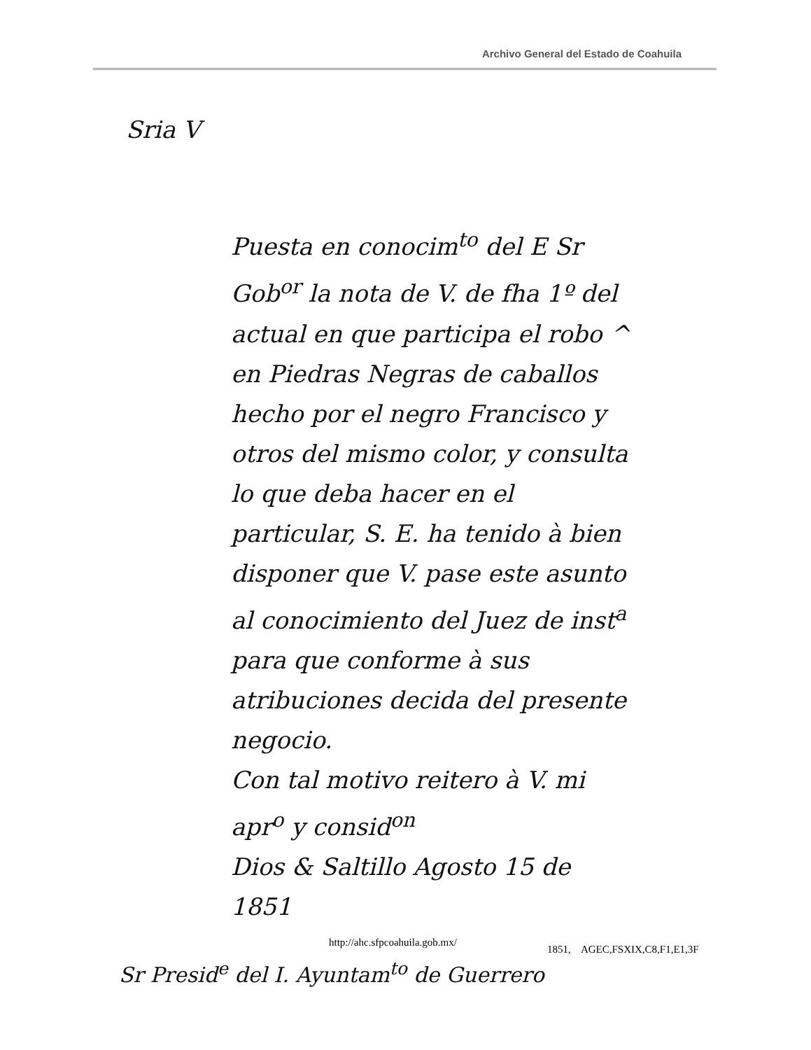Archivo General del Estado de Coahuila
Sria V
Puesta en conocim<sup>to</sup> del E Sr Gob<sup>or</sup> la nota de V. de fha 1º del actual en que participa el robo ^ en Piedras Negras de caballos hecho por el negro Francisco y otros del mismo color, y consulta lo que deba hacer en el particular, S. E. ha tenido à bien disponer que V. pase este asunto al conocimiento del Juez de inst<sup>a</sup> para que conforme à sus atribuciones decida del presente negocio.
Con tal motivo reitero à V. mi apr<sup>o</sup> y consid<sup>on</sup>
Dios & Saltillo Agosto 15 de 1851
Sr Presid<sup>e</sup> del I. Ayuntam<sup>to</sup> de Guerrero
http://ahc.sfpcoahuila.gob.mx/
1851, AGEC,FSXIX,C8,F1,E1,3F